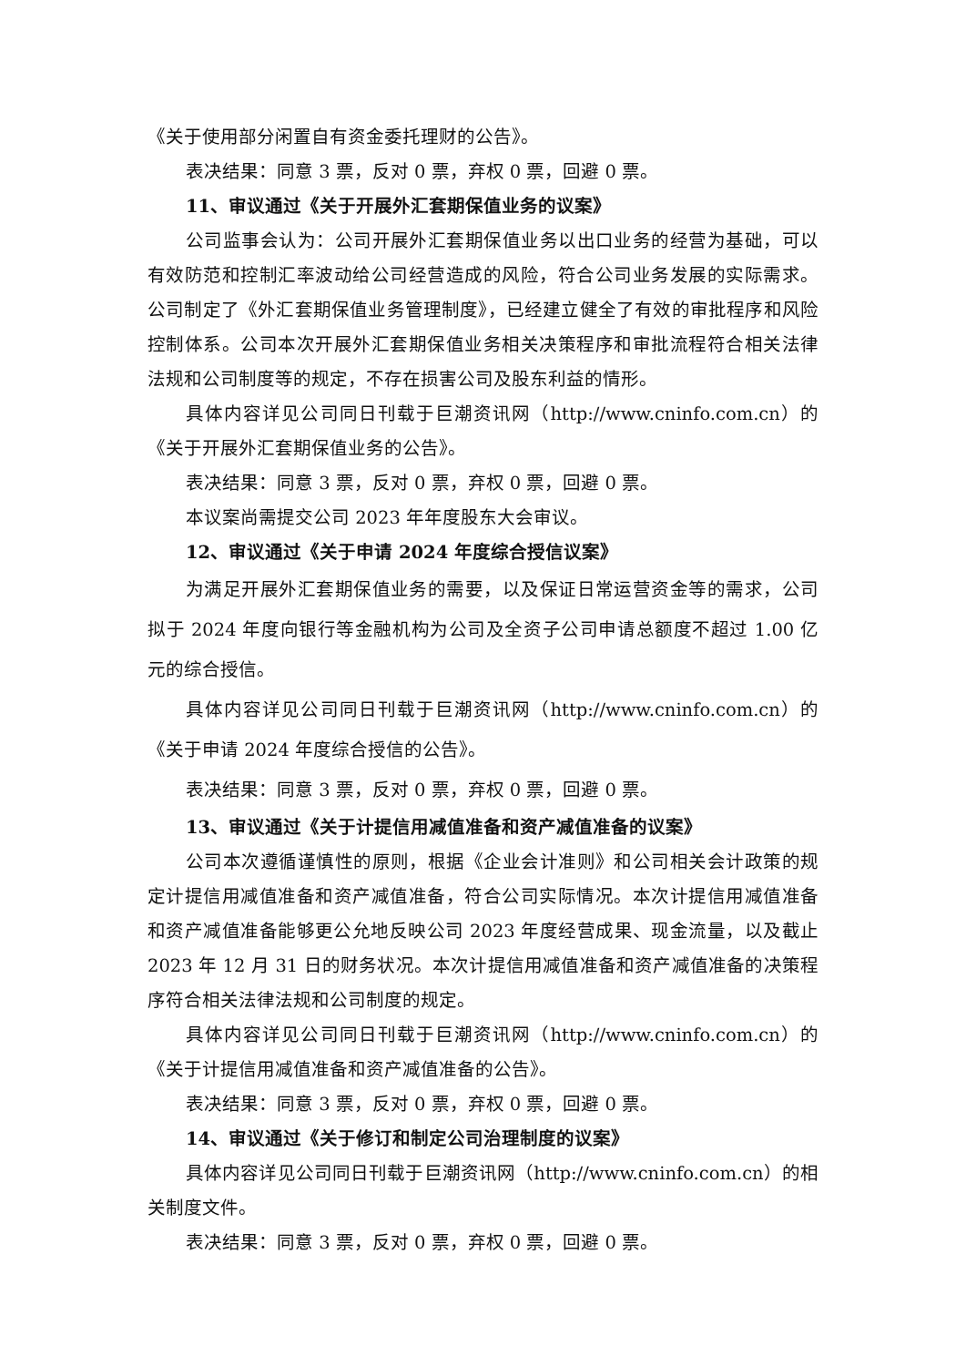《关于使用部分闲置自有资金委托理财的公告》。
表决结果：同意 3 票，反对 0 票，弃权 0 票，回避 0 票。
11、审议通过《关于开展外汇套期保值业务的议案》
公司监事会认为：公司开展外汇套期保值业务以出口业务的经营为基础，可以有效防范和控制汇率波动给公司经营造成的风险，符合公司业务发展的实际需求。公司制定了《外汇套期保值业务管理制度》，已经建立健全了有效的审批程序和风险控制体系。公司本次开展外汇套期保值业务相关决策程序和审批流程符合相关法律法规和公司制度等的规定，不存在损害公司及股东利益的情形。
具体内容详见公司同日刊载于巨潮资讯网（http://www.cninfo.com.cn）的《关于开展外汇套期保值业务的公告》。
表决结果：同意 3 票，反对 0 票，弃权 0 票，回避 0 票。
本议案尚需提交公司 2023 年年度股东大会审议。
12、审议通过《关于申请 2024 年度综合授信议案》
为满足开展外汇套期保值业务的需要，以及保证日常运营资金等的需求，公司拟于 2024 年度向银行等金融机构为公司及全资子公司申请总额度不超过 1.00 亿元的综合授信。
具体内容详见公司同日刊载于巨潮资讯网（http://www.cninfo.com.cn）的《关于申请 2024 年度综合授信的公告》。
表决结果：同意 3 票，反对 0 票，弃权 0 票，回避 0 票。
13、审议通过《关于计提信用减值准备和资产减值准备的议案》
公司本次遵循谨慎性的原则，根据《企业会计准则》和公司相关会计政策的规定计提信用减值准备和资产减值准备，符合公司实际情况。本次计提信用减值准备和资产减值准备能够更公允地反映公司 2023 年度经营成果、现金流量，以及截止 2023 年 12 月 31 日的财务状况。本次计提信用减值准备和资产减值准备的决策程序符合相关法律法规和公司制度的规定。
具体内容详见公司同日刊载于巨潮资讯网（http://www.cninfo.com.cn）的《关于计提信用减值准备和资产减值准备的公告》。
表决结果：同意 3 票，反对 0 票，弃权 0 票，回避 0 票。
14、审议通过《关于修订和制定公司治理制度的议案》
具体内容详见公司同日刊载于巨潮资讯网（http://www.cninfo.com.cn）的相关制度文件。
表决结果：同意 3 票，反对 0 票，弃权 0 票，回避 0 票。